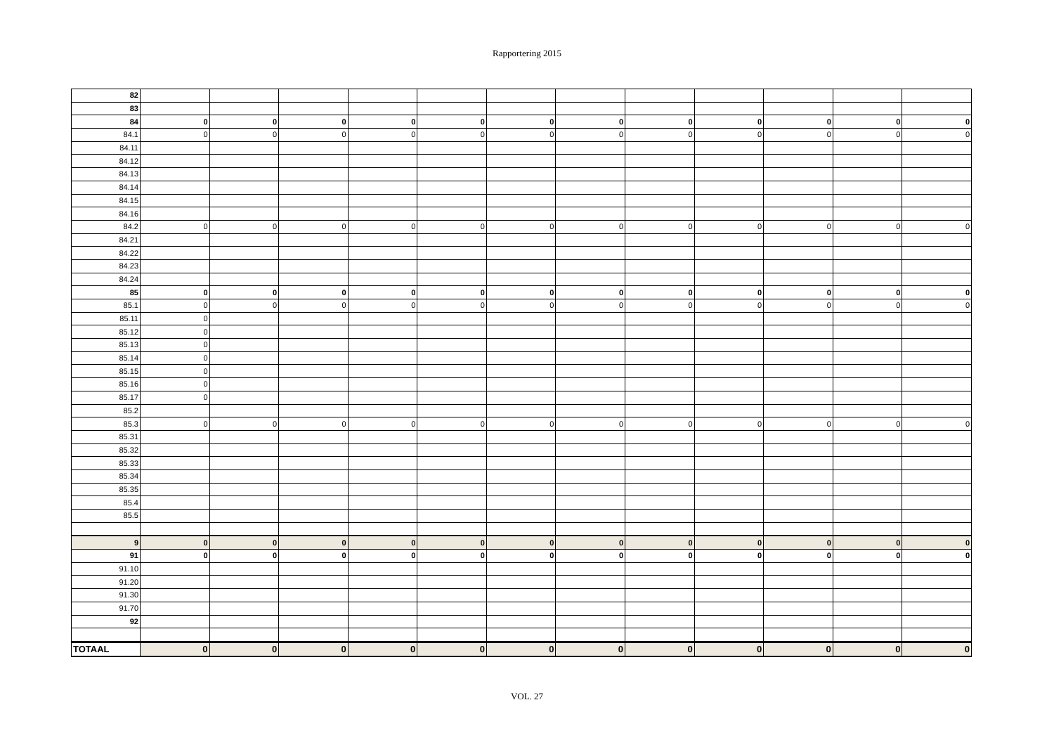Rapportering 2015
| 82 | | | | | | | | | | | | |
| 83 | | | | | | | | | | | | |
| 84 | 0 | 0 | 0 | 0 | 0 | 0 | 0 | 0 | 0 | 0 | 0 | 0 |
| 84.1 | 0 | 0 | 0 | 0 | 0 | 0 | 0 | 0 | 0 | 0 | 0 | 0 |
| 84.11 | | | | | | | | | | | | |
| 84.12 | | | | | | | | | | | | |
| 84.13 | | | | | | | | | | | | |
| 84.14 | | | | | | | | | | | | |
| 84.15 | | | | | | | | | | | | |
| 84.16 | | | | | | | | | | | | |
| 84.2 | 0 | 0 | 0 | 0 | 0 | 0 | 0 | 0 | 0 | 0 | 0 | 0 |
| 84.21 | | | | | | | | | | | | |
| 84.22 | | | | | | | | | | | | |
| 84.23 | | | | | | | | | | | | |
| 84.24 | | | | | | | | | | | | |
| 85 | 0 | 0 | 0 | 0 | 0 | 0 | 0 | 0 | 0 | 0 | 0 | 0 |
| 85.1 | 0 | 0 | 0 | 0 | 0 | 0 | 0 | 0 | 0 | 0 | 0 | 0 |
| 85.11 | 0 | | | | | | | | | | | |
| 85.12 | 0 | | | | | | | | | | | |
| 85.13 | 0 | | | | | | | | | | | |
| 85.14 | 0 | | | | | | | | | | | |
| 85.15 | 0 | | | | | | | | | | | |
| 85.16 | 0 | | | | | | | | | | | |
| 85.17 | 0 | | | | | | | | | | | |
| 85.2 | | | | | | | | | | | | |
| 85.3 | 0 | 0 | 0 | 0 | 0 | 0 | 0 | 0 | 0 | 0 | 0 | 0 |
| 85.31 | | | | | | | | | | | | |
| 85.32 | | | | | | | | | | | | |
| 85.33 | | | | | | | | | | | | |
| 85.34 | | | | | | | | | | | | |
| 85.35 | | | | | | | | | | | | |
| 85.4 | | | | | | | | | | | | |
| 85.5 | | | | | | | | | | | | |
| 9 | 0 | 0 | 0 | 0 | 0 | 0 | 0 | 0 | 0 | 0 | 0 | 0 |
| 91 | 0 | 0 | 0 | 0 | 0 | 0 | 0 | 0 | 0 | 0 | 0 | 0 |
| 91.10 | | | | | | | | | | | | |
| 91.20 | | | | | | | | | | | | |
| 91.30 | | | | | | | | | | | | |
| 91.70 | | | | | | | | | | | | |
| 92 | | | | | | | | | | | | |
| TOTAAL | 0 | 0 | 0 | 0 | 0 | 0 | 0 | 0 | 0 | 0 | 0 | 0 |
VOL. 27